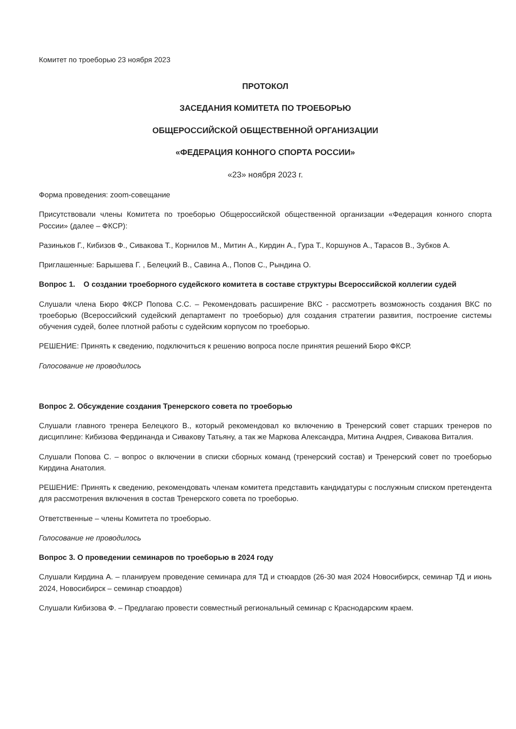Комитет по троеборью 23 ноября 2023
ПРОТОКОЛ
ЗАСЕДАНИЯ КОМИТЕТА ПО ТРОЕБОРЬЮ
ОБЩЕРОССИЙСКОЙ ОБЩЕСТВЕННОЙ ОРГАНИЗАЦИИ
«ФЕДЕРАЦИЯ КОННОГО СПОРТА РОССИИ»
«23» ноября 2023 г.
Форма проведения: zoom-совещание
Присутствовали члены Комитета по троеборью Общероссийской общественной организации «Федерация конного спорта России» (далее – ФКСР):
Разиньков Г., Кибизов Ф., Сивакова Т., Корнилов М., Митин А., Кирдин А., Гура Т., Коршунов А., Тарасов В., Зубков А.
Приглашенные: Барышева Г. , Белецкий В., Савина А., Попов С., Рындина О.
Вопрос 1. О создании троеборного судейского комитета в составе структуры Всероссийской коллегии судей
Слушали члена Бюро ФКСР Попова С.С. – Рекомендовать расширение ВКС - рассмотреть возможность создания ВКС по троеборью (Всероссийский судейский департамент по троеборью) для создания стратегии развития, построение системы обучения судей, более плотной работы с судейским корпусом по троеборью.
РЕШЕНИЕ: Принять к сведению, подключиться к решению вопроса после принятия решений Бюро ФКСР.
Голосование не проводилось
Вопрос 2. Обсуждение создания Тренерского совета по троеборью
Слушали главного тренера Белецкого В., который рекомендовал ко включению в Тренерский совет старших тренеров по дисциплине: Кибизова Фердинанда и Сивакову Татьяну, а так же Маркова Александра, Митина Андрея, Сивакова Виталия.
Слушали Попова С. – вопрос о включении в списки сборных команд (тренерский состав) и Тренерский совет по троеборью Кирдина Анатолия.
РЕШЕНИЕ: Принять к сведению, рекомендовать членам комитета представить кандидатуры с послужным списком претендента для рассмотрения включения в состав Тренерского совета по троеборью.
Ответственные – члены Комитета по троеборью.
Голосование не проводилось
Вопрос 3. О проведении семинаров по троеборью в 2024 году
Слушали Кирдина А. – планируем проведение семинара для ТД и стюардов (26-30 мая 2024 Новосибирск, семинар ТД и июнь 2024, Новосибирск – семинар стюардов)
Слушали Кибизова Ф. – Предлагаю провести совместный региональный семинар с Краснодарским краем.